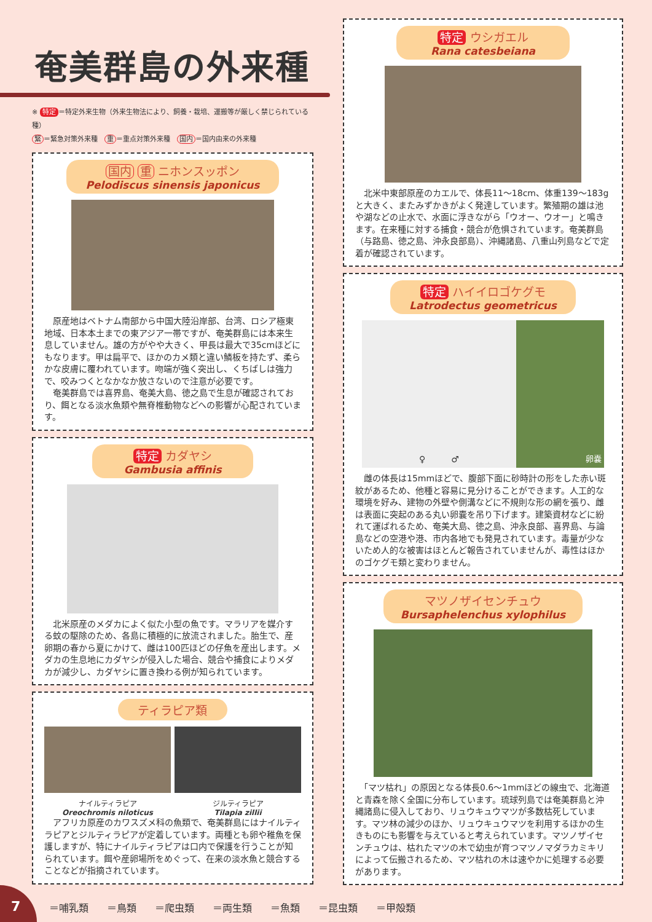奄美群島の外来種
※ 特定 ＝特定外来生物（外来生物法により、飼養・栽培、運搬等が厳しく禁じられている種）
緊 ＝緊急対策外来種　重 ＝重点対策外来種　国内 ＝国内由来の外来種
国内 重 ニホンスッポン
Pelodiscus sinensis japonicus
　原産地はベトナム南部から中国大陸沿岸部、台湾、ロシア極東地域、日本本土までの東アジア一帯ですが、奄美群島には本来生息していません。雄の方がやや大きく、甲長は最大で35cmほどにもなります。甲は扁平で、ほかのカメ類と違い鱗板を持たず、柔らかな皮膚に覆われています。吻端が強く突出し、くちばしは強力で、咬みつくとなかなか放さないので注意が必要です。
　奄美群島では喜界島、奄美大島、徳之島で生息が確認されており、餌となる淡水魚類や無脊椎動物などへの影響が心配されています。
特定 カダヤシ
Gambusia affinis
　北米原産のメダカによく似た小型の魚です。マラリアを媒介する蚊の駆除のため、各島に積極的に放流されました。胎生で、産卵期の春から夏にかけて、雌は100匹ほどの仔魚を産出します。メダカの生息地にカダヤシが侵入した場合、競合や捕食によりメダカが減少し、カダヤシに置き換わる例が知られています。
ティラピア類
ナイルティラピア
Oreochromis niloticus
ジルティラピア
Tilapia zillii
　アフリカ原産のカワスズメ科の魚類で、奄美群島にはナイルティラピアとジルティラピアが定着しています。両種とも卵や稚魚を保護しますが、特にナイルティラピアは口内で保護を行うことが知られています。餌や産卵場所をめぐって、在来の淡水魚と競合することなどが指摘されています。
特定 ウシガエル
Rana catesbeiana
　北米中東部原産のカエルで、体長11〜18cm、体重139〜183gと大きく、またみずかきがよく発達しています。繁殖期の雄は池や湖などの止水で、水面に浮きながら「ウオー、ウオー」と鳴きます。在来種に対する捕食・競合が危惧されています。奄美群島（与路島、徳之島、沖永良部島）、沖縄諸島、八重山列島などで定着が確認されています。
特定 ハイイロゴケグモ
Latrodectus geometricus
♀　　　♂ 卵嚢
　雌の体長は15mmほどで、腹部下面に砂時計の形をした赤い斑紋があるため、他種と容易に見分けることができます。人工的な環境を好み、建物の外壁や側溝などに不規則な形の網を張り、雌は表面に突起のある丸い卵嚢を吊り下げます。建築資材などに紛れて運ばれるため、奄美大島、徳之島、沖永良部、喜界島、与論島などの空港や港、市内各地でも発見されています。毒量が少ないため人的な被害はほとんど報告されていませんが、毒性はほかのゴケグモ類と変わりません。
マツノザイセンチュウ
Bursaphelenchus xylophilus
　「マツ枯れ」の原因となる体長0.6〜1mmほどの線虫で、北海道と青森を除く全国に分布しています。琉球列島では奄美群島と沖縄諸島に侵入しており、リュウキュウマツが多数枯死しています。マツ林の減少のほか、リュウキュウマツを利用するほかの生きものにも影響を与えていると考えられています。マツノザイセンチュウは、枯れたマツの木で幼虫が育つマツノマダラカミキリによって伝搬されるため、マツ枯れの木は速やかに処理する必要があります。
＝哺乳類 ＝鳥類 ＝爬虫類 ＝両生類 ＝魚類 ＝昆虫類 ＝甲殻類
7